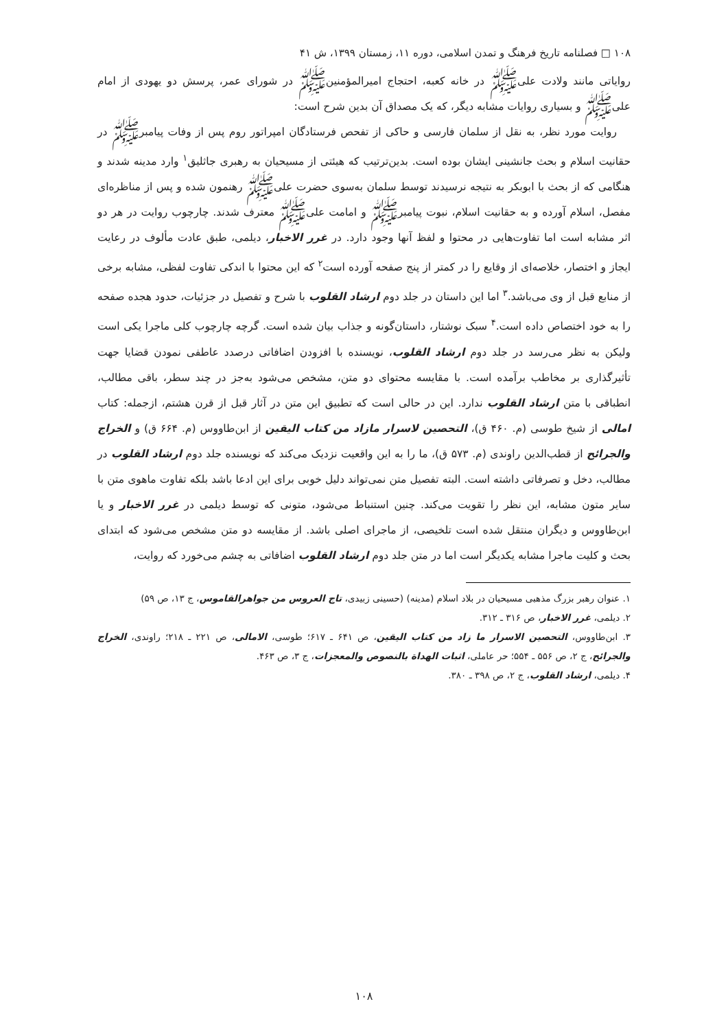۱۰۸ □ فصلنامه تاریخ فرهنگ و تمدن اسلامی، دوره ۱۱، زمستان ۱۳۹۹، ش ۴۱
روایاتی مانند ولادت علی‌ﷺ در خانه کعبه، احتجاج امیرالمؤمنین‌ﷺ در شورای عمر، پرسش دو یهودی از امام علی‌ﷺ و بسیاری روایات مشابه دیگر، که یک مصداق آن بدین شرح است:
روایت مورد نظر، به نقل از سلمان فارسی و حاکی از تفحص فرستادگان امپراتور روم پس از وفات پیامبرﷺ در حقانیت اسلام و بحث جانشینی ایشان بوده است. بدین‌ترتیب که هیئتی از مسیحیان به رهبری جاثلیق<sup>۱</sup> وارد مدینه شدند و هنگامی که از بحث با ابوبکر به نتیجه نرسیدند توسط سلمان به‌سوی حضرت علی‌ﷺ رهنمون شده و پس از مناظره‌ای مفصل، اسلام آورده و به حقانیت اسلام، نبوت پیامبرﷺ و امامت علی‌ﷺ معترف شدند. چارچوب روایت در هر دو اثر مشابه است اما تفاوت‌هایی در محتوا و لفظ آنها وجود دارد. در غرر الاخبار، دیلمی، طبق عادت مألوف در رعایت ایجاز و اختصار، خلاصه‌ای از وقایع را در کمتر از پنج صفحه آورده است<sup>۲</sup> که این محتوا با اندکی تفاوت لفظی، مشابه برخی از منابع قبل از وی می‌باشد.<sup>۳</sup> اما این داستان در جلد دوم ارشاد القلوب با شرح و تفصیل در جزئیات، حدود هجده صفحه را به خود اختصاص داده است.<sup>۴</sup> سبک نوشتار، داستان‌گونه و جذاب بیان شده است. گرچه چارچوب کلی ماجرا یکی است ولیکن به نظر می‌رسد در جلد دوم ارشاد القلوب، نویسنده با افزودن اضافاتی درصدد عاطفی نمودن قضایا جهت تأثیرگذاری بر مخاطب برآمده است. با مقایسه محتوای دو متن، مشخص می‌شود به‌جز در چند سطر، باقی مطالب، انطباقی با متن ارشاد القلوب ندارد. این در حالی است که تطبیق این متن در آثار قبل از قرن هشتم، ازجمله: کتاب امالی از شیخ طوسی (م. ۴۶۰ ق)، التحصین لاسرار مازاد من کتاب الیقین از ابن‌طاووس (م. ۶۶۴ ق) و الخراج والجرائح از قطب‌الدین راوندی (م. ۵۷۳ ق)، ما را به این واقعیت نزدیک می‌کند که نویسنده جلد دوم ارشاد القلوب در مطالب، دخل و تصرفاتی داشته است. البته تفصیل متن نمی‌تواند دلیل خوبی برای این ادعا باشد بلکه تفاوت ماهوی متن با سایر متون مشابه، این نظر را تقویت می‌کند. چنین استنباط می‌شود، متونی که توسط دیلمی در غرر الاخبار و یا ابن‌طاووس و دیگران منتقل شده است تلخیصی، از ماجرای اصلی باشد. از مقایسه دو متن مشخص می‌شود که ابتدای بحث و کلیت ماجرا مشابه یکدیگر است اما در متن جلد دوم ارشاد القلوب اضافاتی به چشم می‌خورد که روایت،
۱. عنوان رهبر بزرگ مذهبی مسیحیان در بلاد اسلام (مدینه) (حسینی زبیدی، تاج العروس من جواهرالقاموس، ج ۱۳، ص ۵۹)
۲. دیلمی، غرر الاخبار، ص ۳۱۶ ـ ۳۱۲.
۳. ابن‌طاووس، التحصین الاسرار ما زاد من کتاب الیقین، ص ۶۴۱ ـ ۶۱۷؛ طوسی، الامالی، ص ۲۲۱ ـ ۲۱۸؛ راوندی، الخراج والجرائح، ج ۲، ص ۵۵۶ ـ ۵۵۴؛ حر عاملی، اثبات الهداة بالنصوص والمعجزات، ج ۳، ص ۴۶۳.
۴. دیلمی، ارشاد القلوب، ج ۲، ص ۳۹۸ ـ ۳۸۰.
۱۰۸